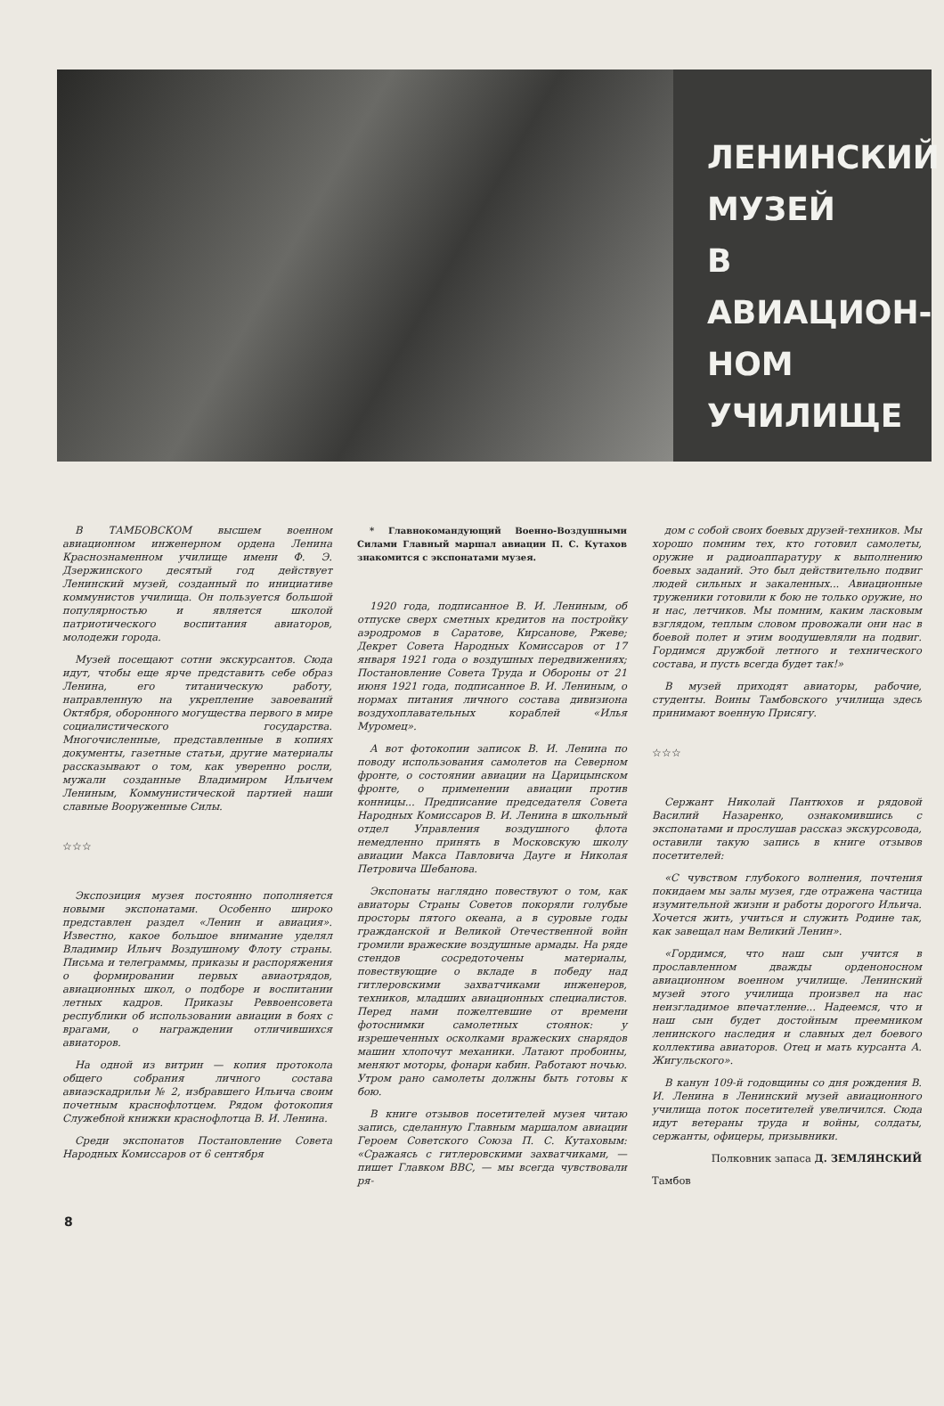ЛЕНИНСКИЙ
МУЗЕЙ
В АВИАЦИОН-
НОМ
УЧИЛИЩЕ
В ТАМБОВСКОМ высшем военном авиационном инженерном ордена Ленина Краснознаменном училище имени Ф. Э. Дзержинского десятый год действует Ленинский музей, созданный по инициативе коммунистов училища. Он пользуется большой популярностью и является школой патриотического воспитания авиаторов, молодежи города.
Музей посещают сотни экскурсантов. Сюда идут, чтобы еще ярче представить себе образ Ленина, его титаническую работу, направленную на укрепление завоеваний Октября, оборонного могущества первого в мире социалистического государства. Многочисленные, представленные в копиях документы, газетные статьи, другие материалы рассказывают о том, как уверенно росли, мужали созданные Владимиром Ильичем Лениным, Коммунистической партией наши славные Вооруженные Силы.
☆☆☆
Экспозиция музея постоянно пополняется новыми экспонатами. Особенно широко представлен раздел «Ленин и авиация». Известно, какое большое внимание уделял Владимир Ильич Воздушному Флоту страны. Письма и телеграммы, приказы и распоряжения о формировании первых авиаотрядов, авиационных школ, о подборе и воспитании летных кадров. Приказы Реввоенсовета республики об использовании авиации в боях с врагами, о награждении отличившихся авиаторов.
На одной из витрин — копия протокола общего собрания личного состава авиаэскадрильи № 2, избравшего Ильича своим почетным краснофлотцем. Рядом фотокопия Служебной книжки краснофлотца В. И. Ленина.
Среди экспонатов Постановление Совета Народных Комиссаров от 6 сентября
* Главнокомандующий Военно-Воздушными Силами Главный маршал авиации П. С. Кутахов знакомится с экспонатами музея.
1920 года, подписанное В. И. Лениным, об отпуске сверх сметных кредитов на постройку аэродромов в Саратове, Кирсанове, Ржеве; Декрет Совета Народных Комиссаров от 17 января 1921 года о воздушных передвижениях; Постановление Совета Труда и Обороны от 21 июня 1921 года, подписанное В. И. Лениным, о нормах питания личного состава дивизиона воздухоплавательных кораблей «Илья Муромец».
А вот фотокопии записок В. И. Ленина по поводу использования самолетов на Северном фронте, о состоянии авиации на Царицынском фронте, о применении авиации против конницы... Предписание председателя Совета Народных Комиссаров В. И. Ленина в школьный отдел Управления воздушного флота немедленно принять в Московскую школу авиации Макса Павловича Дауге и Николая Петровича Шебанова.
Экспонаты наглядно повествуют о том, как авиаторы Страны Советов покоряли голубые просторы пятого океана, а в суровые годы гражданской и Великой Отечественной войн громили вражеские воздушные армады. На ряде стендов сосредоточены материалы, повествующие о вкладе в победу над гитлеровскими захватчиками инженеров, техников, младших авиационных специалистов. Перед нами пожелтевшие от времени фотоснимки самолетных стоянок: у изрешеченных осколками вражеских снарядов машин хлопочут механики. Латают пробоины, меняют моторы, фонари кабин. Работают ночью. Утром рано самолеты должны быть готовы к бою.
В книге отзывов посетителей музея читаю запись, сделанную Главным маршалом авиации Героем Советского Союза П. С. Кутаховым: «Сражаясь с гитлеровскими захватчиками, — пишет Главком ВВС, — мы всегда чувствовали ря-
дом с собой своих боевых друзей-техников. Мы хорошо помним тех, кто готовил самолеты, оружие и радиоаппаратуру к выполнению боевых заданий. Это был действительно подвиг людей сильных и закаленных... Авиационные труженики готовили к бою не только оружие, но и нас, летчиков. Мы помним, каким ласковым взглядом, теплым словом провожали они нас в боевой полет и этим воодушевляли на подвиг. Гордимся дружбой летного и технического состава, и пусть всегда будет так!»
В музей приходят авиаторы, рабочие, студенты. Воины Тамбовского училища здесь принимают военную Присягу.
☆☆☆
Сержант Николай Пантюхов и рядовой Василий Назаренко, ознакомившись с экспонатами и прослушав рассказ экскурсовода, оставили такую запись в книге отзывов посетителей:
«С чувством глубокого волнения, почтения покидаем мы залы музея, где отражена частица изумительной жизни и работы дорогого Ильича. Хочется жить, учиться и служить Родине так, как завещал нам Великий Ленин».
«Гордимся, что наш сын учится в прославленном дважды орденоносном авиационном военном училище. Ленинский музей этого училища произвел на нас неизгладимое впечатление... Надеемся, что и наш сын будет достойным преемником ленинского наследия и славных дел боевого коллектива авиаторов. Отец и мать курсанта А. Жигульского».
В канун 109-й годовщины со дня рождения В. И. Ленина в Ленинский музей авиационного училища поток посетителей увеличился. Сюда идут ветераны труда и войны, солдаты, сержанты, офицеры, призывники.
Полковник запаса Д. ЗЕМЛЯНСКИЙ
Тамбов
8